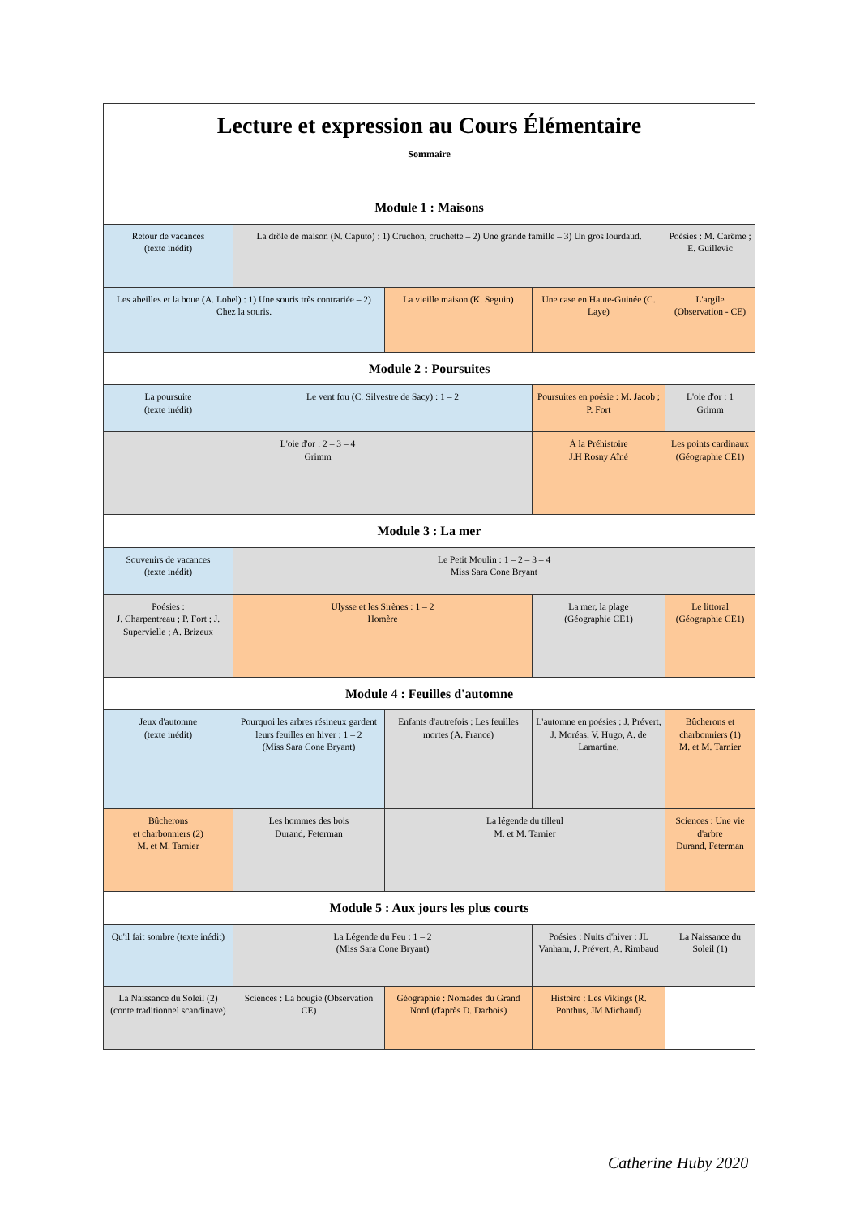| Lecture et expression au Cours Élémentaire Sommaire | | | | |
| Module 1 : Maisons | | | | |
| Retour de vacances (texte inédit) | La drôle de maison (N. Caputo) : 1) Cruchon, cruchette – 2) Une grande famille – 3) Un gros lourdaud. | | | Poésies : M. Carême ; E. Guillevic |
| Les abeilles et la boue (A. Lobel) : 1) Une souris très contrariée – 2) Chez la souris. | | La vieille maison (K. Seguin) | Une case en Haute-Guinée (C. Laye) | L'argile (Observation - CE) |
| Module 2 : Poursuites | | | | |
| La poursuite (texte inédit) | Le vent fou (C. Silvestre de Sacy) : 1 – 2 | | Poursuites en poésie : M. Jacob ; P. Fort | L'oie d'or : 1 Grimm |
| L'oie d'or : 2 – 3 – 4 Grimm | | | À la Préhistoire J.H Rosny Aîné | Les points cardinaux (Géographie CE1) |
| Module 3 : La mer | | | | |
| Souvenirs de vacances (texte inédit) | Le Petit Moulin : 1 – 2 – 3 – 4 Miss Sara Cone Bryant | | | |
| Poésies : J. Charpentreau ; P. Fort ; J. Supervielle ; A. Brizeux | Ulysse et les Sirènes : 1 – 2 Homère | | La mer, la plage (Géographie CE1) | Le littoral (Géographie CE1) |
| Module 4 : Feuilles d'automne | | | | |
| Jeux d'automne (texte inédit) | Pourquoi les arbres résineux gardent leurs feuilles en hiver : 1 – 2 (Miss Sara Cone Bryant) | Enfants d'autrefois : Les feuilles mortes (A. France) | L'automne en poésies : J. Prévert, J. Moréas, V. Hugo, A. de Lamartine. | Bûcherons et charbonniers (1) M. et M. Tarnier |
| Bûcherons et charbonniers (2) M. et M. Tarnier | Les hommes des bois Durand, Feterman | La légende du tilleul M. et M. Tarnier | | Sciences : Une vie d'arbre Durand, Feterman |
| Module 5 : Aux jours les plus courts | | | | |
| Qu'il fait sombre (texte inédit) | La Légende du Feu : 1 – 2 (Miss Sara Cone Bryant) | | Poésies : Nuits d'hiver : JL Vanham, J. Prévert, A. Rimbaud | La Naissance du Soleil (1) |
| La Naissance du Soleil (2) (conte traditionnel scandinave) | Sciences : La bougie (Observation CE) | Géographie : Nomades du Grand Nord (d'après D. Darbois) | Histoire : Les Vikings (R. Ponthus, JM Michaud) | |
Catherine Huby 2020